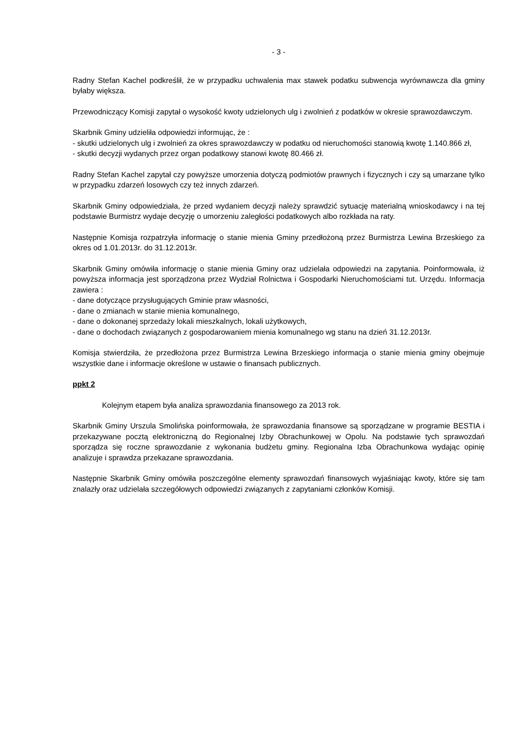- 3 -
Radny Stefan Kachel podkreślił, że w przypadku uchwalenia max stawek podatku subwencja wyrównawcza dla gminy byłaby większa.
Przewodniczący Komisji zapytał o wysokość kwoty udzielonych ulg i zwolnień z podatków w okresie sprawozdawczym.
Skarbnik Gminy udzieliła odpowiedzi informując, że :
- skutki udzielonych ulg i zwolnień za okres sprawozdawczy w podatku od nieruchomości stanowią kwotę 1.140.866 zł,
- skutki decyzji wydanych przez organ podatkowy stanowi kwotę 80.466 zł.
Radny Stefan Kachel zapytał czy powyższe umorzenia dotyczą podmiotów prawnych i fizycznych i czy są umarzane tylko w przypadku zdarzeń losowych czy też innych zdarzeń.
Skarbnik Gminy odpowiedziała, że przed wydaniem decyzji należy sprawdzić sytuację materialną wnioskodawcy i na tej podstawie Burmistrz wydaje decyzję o umorzeniu zaległości podatkowych albo rozkłada na raty.
Następnie Komisja rozpatrzyła informację o stanie mienia Gminy przedłożoną przez Burmistrza Lewina Brzeskiego za okres od 1.01.2013r. do 31.12.2013r.
Skarbnik Gminy omówiła informację o stanie mienia Gminy oraz udzielała odpowiedzi na zapytania. Poinformowała, iż powyższa informacja jest sporządzona przez Wydział Rolnictwa i Gospodarki Nieruchomościami tut. Urzędu. Informacja zawiera :
- dane dotyczące przysługujących Gminie praw własności,
- dane o zmianach w stanie mienia komunalnego,
- dane o dokonanej sprzedaży lokali mieszkalnych, lokali użytkowych,
- dane o dochodach związanych z gospodarowaniem mienia komunalnego wg stanu na dzień 31.12.2013r.
Komisja stwierdziła, że przedłożona przez Burmistrza Lewina Brzeskiego informacja o stanie mienia gminy obejmuje wszystkie dane i informacje określone w ustawie o finansach publicznych.
ppkt 2
Kolejnym etapem była analiza sprawozdania finansowego za 2013 rok.
Skarbnik Gminy Urszula Smolińska poinformowała, że sprawozdania finansowe są sporządzane w programie BESTIA i przekazywane pocztą elektroniczną do Regionalnej Izby Obrachunkowej w Opolu. Na podstawie tych sprawozdań sporządza się roczne sprawozdanie z wykonania budżetu gminy. Regionalna Izba Obrachunkowa wydając opinię analizuje i sprawdza przekazane sprawozdania.
Następnie Skarbnik Gminy omówiła poszczególne elementy sprawozdań finansowych wyjaśniając kwoty, które się tam znalazły oraz udzielała szczegółowych odpowiedzi związanych z zapytaniami członków Komisji.